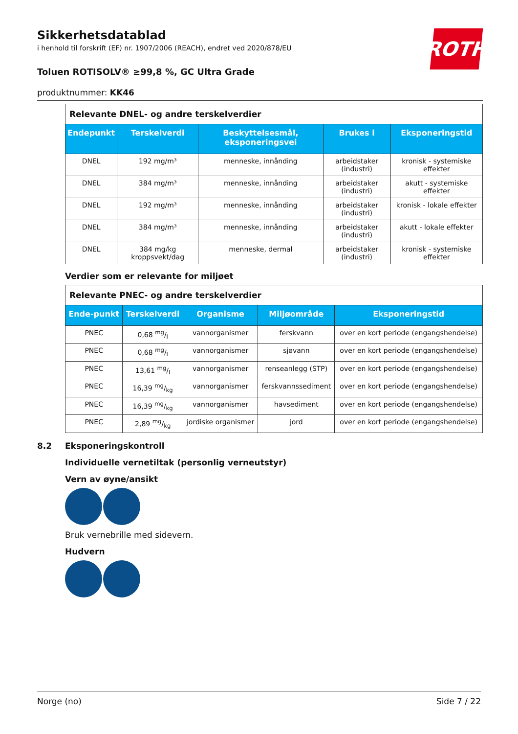ROTH
Sikkerhetsdatablad
i henhold til forskrift (EF) nr. 1907/2006 (REACH), endret ved 2020/878/EU
Toluen ROTISOLV® ≥99,8 %, GC Ultra Grade
produktnummer: KK46
| Relevante DNEL- og andre terskelverdier | | | | |
| Endepunkt | Terskelverdi | Beskyttelsesmål, eksponeringsvei | Brukes i | Eksponeringstid |
| DNEL | 192 mg/m³ | menneske, innånding | arbeidstaker (industri) | kronisk - systemiske effekter |
| DNEL | 384 mg/m³ | menneske, innånding | arbeidstaker (industri) | akutt - systemiske effekter |
| DNEL | 192 mg/m³ | menneske, innånding | arbeidstaker (industri) | kronisk - lokale effekter |
| DNEL | 384 mg/m³ | menneske, innånding | arbeidstaker (industri) | akutt - lokale effekter |
| DNEL | 384 mg/kg kroppsvekt/dag | menneske, dermal | arbeidstaker (industri) | kronisk - systemiske effekter |
Verdier som er relevante for miljøet
| Relevante PNEC- og andre terskelverdier | | | | |
| Ende-punkt | Terskelverdi | Organisme | Miljøområde | Eksponeringstid |
| PNEC | 0,68 mg/l | vannorganismer | ferskvann | over en kort periode (engangshendelse) |
| PNEC | 0,68 mg/l | vannorganismer | sjøvann | over en kort periode (engangshendelse) |
| PNEC | 13,61 mg/l | vannorganismer | renseanlegg (STP) | over en kort periode (engangshendelse) |
| PNEC | 16,39 mg/kg | vannorganismer | ferskvannssediment | over en kort periode (engangshendelse) |
| PNEC | 16,39 mg/kg | vannorganismer | havsediment | over en kort periode (engangshendelse) |
| PNEC | 2,89 mg/kg | jordiske organismer | jord | over en kort periode (engangshendelse) |
8.2 Eksponeringskontroll
Individuelle vernetiltak (personlig verneutstyr)
Vern av øyne/ansikt
Bruk vernebrille med sidevern.
Hudvern
Norge (no) Side 7 / 22